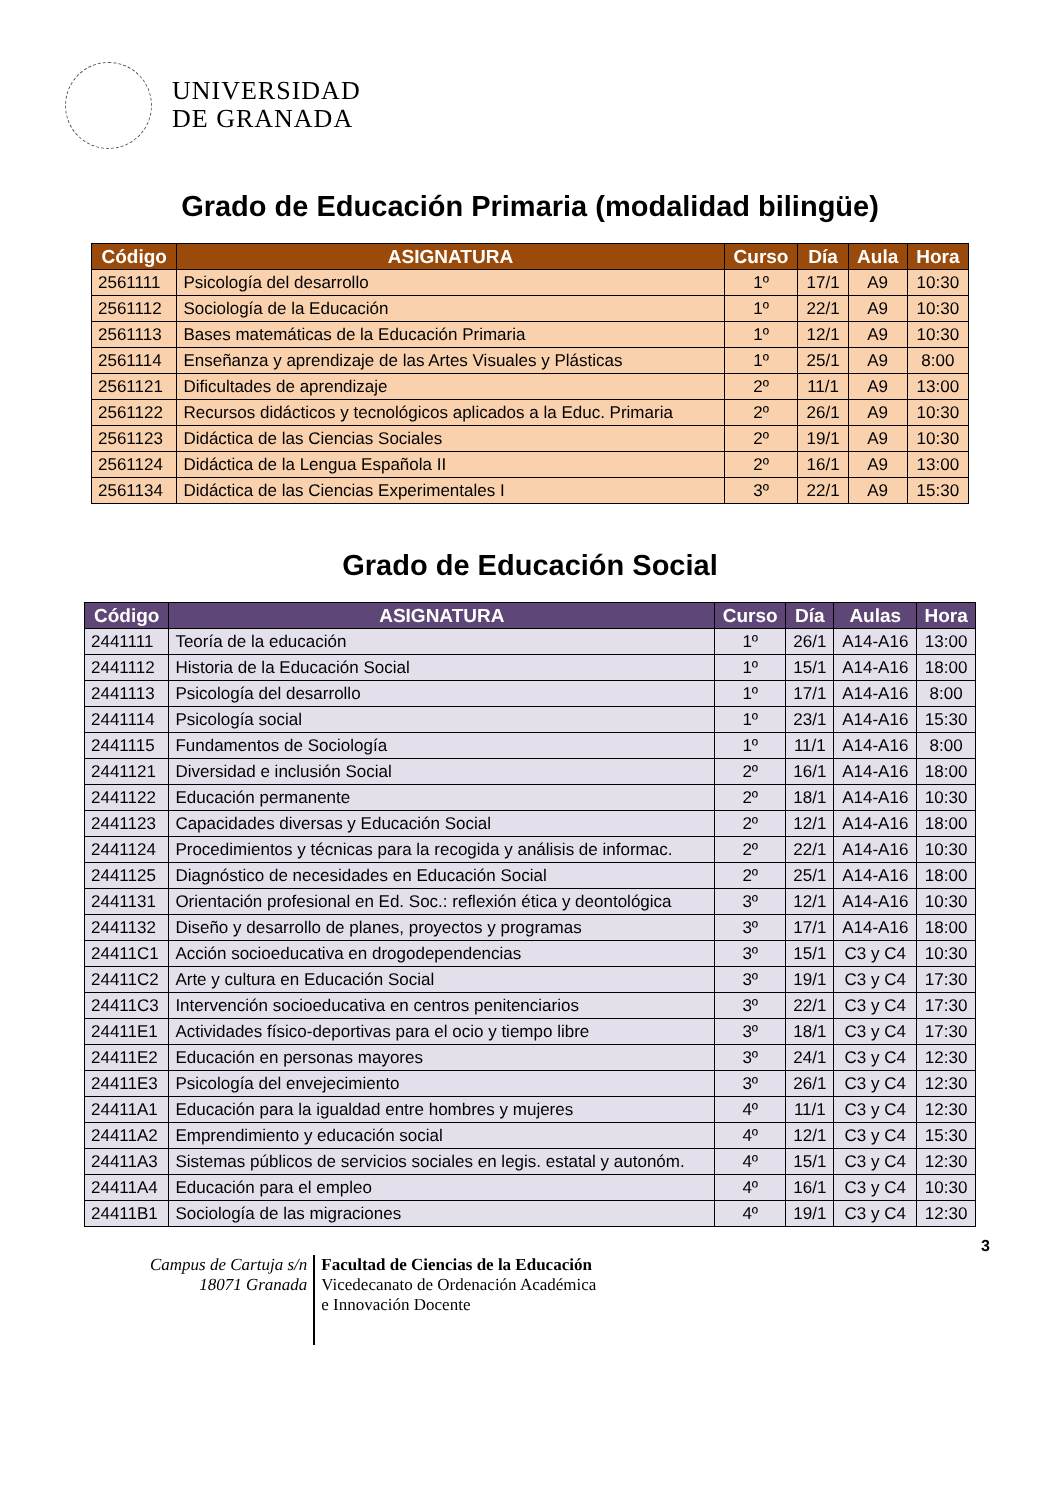UNIVERSIDAD
DE GRANADA
Grado de Educación Primaria (modalidad bilingüe)
| Código | ASIGNATURA | Curso | Día | Aula | Hora |
| --- | --- | --- | --- | --- | --- |
| 2561111 | Psicología del desarrollo | 1º | 17/1 | A9 | 10:30 |
| 2561112 | Sociología de la Educación | 1º | 22/1 | A9 | 10:30 |
| 2561113 | Bases matemáticas de la Educación Primaria | 1º | 12/1 | A9 | 10:30 |
| 2561114 | Enseñanza y aprendizaje de las Artes Visuales y Plásticas | 1º | 25/1 | A9 | 8:00 |
| 2561121 | Dificultades de aprendizaje | 2º | 11/1 | A9 | 13:00 |
| 2561122 | Recursos didácticos y tecnológicos aplicados a la Educ. Primaria | 2º | 26/1 | A9 | 10:30 |
| 2561123 | Didáctica de las Ciencias Sociales | 2º | 19/1 | A9 | 10:30 |
| 2561124 | Didáctica de la Lengua Española II | 2º | 16/1 | A9 | 13:00 |
| 2561134 | Didáctica de las Ciencias Experimentales I | 3º | 22/1 | A9 | 15:30 |
Grado de Educación Social
| Código | ASIGNATURA | Curso | Día | Aulas | Hora |
| --- | --- | --- | --- | --- | --- |
| 2441111 | Teoría de la educación | 1º | 26/1 | A14-A16 | 13:00 |
| 2441112 | Historia de la Educación Social | 1º | 15/1 | A14-A16 | 18:00 |
| 2441113 | Psicología del desarrollo | 1º | 17/1 | A14-A16 | 8:00 |
| 2441114 | Psicología social | 1º | 23/1 | A14-A16 | 15:30 |
| 2441115 | Fundamentos de Sociología | 1º | 11/1 | A14-A16 | 8:00 |
| 2441121 | Diversidad e inclusión Social | 2º | 16/1 | A14-A16 | 18:00 |
| 2441122 | Educación permanente | 2º | 18/1 | A14-A16 | 10:30 |
| 2441123 | Capacidades diversas y Educación Social | 2º | 12/1 | A14-A16 | 18:00 |
| 2441124 | Procedimientos y técnicas para la recogida y análisis de informac. | 2º | 22/1 | A14-A16 | 10:30 |
| 2441125 | Diagnóstico de necesidades en Educación Social | 2º | 25/1 | A14-A16 | 18:00 |
| 2441131 | Orientación profesional en Ed. Soc.: reflexión ética y deontológica | 3º | 12/1 | A14-A16 | 10:30 |
| 2441132 | Diseño y desarrollo de planes, proyectos y programas | 3º | 17/1 | A14-A16 | 18:00 |
| 24411C1 | Acción socioeducativa en drogodependencias | 3º | 15/1 | C3 y C4 | 10:30 |
| 24411C2 | Arte y cultura en Educación Social | 3º | 19/1 | C3 y C4 | 17:30 |
| 24411C3 | Intervención socioeducativa en centros penitenciarios | 3º | 22/1 | C3 y C4 | 17:30 |
| 24411E1 | Actividades físico-deportivas para el ocio y tiempo libre | 3º | 18/1 | C3 y C4 | 17:30 |
| 24411E2 | Educación en personas mayores | 3º | 24/1 | C3 y C4 | 12:30 |
| 24411E3 | Psicología del envejecimiento | 3º | 26/1 | C3 y C4 | 12:30 |
| 24411A1 | Educación para la igualdad entre hombres y mujeres | 4º | 11/1 | C3 y C4 | 12:30 |
| 24411A2 | Emprendimiento y educación social | 4º | 12/1 | C3 y C4 | 15:30 |
| 24411A3 | Sistemas públicos de servicios sociales en legis. estatal y autonóm. | 4º | 15/1 | C3 y C4 | 12:30 |
| 24411A4 | Educación para el empleo | 4º | 16/1 | C3 y C4 | 10:30 |
| 24411B1 | Sociología de las migraciones | 4º | 19/1 | C3 y C4 | 12:30 |
3
Campus de Cartuja s/n
18071 Granada
Facultad de Ciencias de la Educación
Vicedecanato de Ordenación Académica
e Innovación Docente